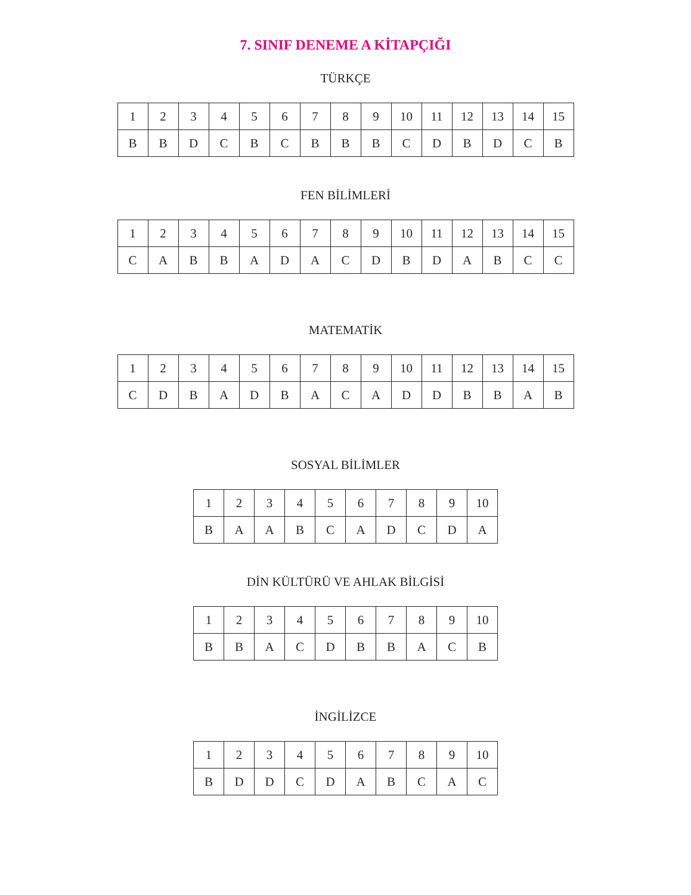7. SINIF DENEME A KİTAPÇIĞI
TÜRKÇE
| 1 | 2 | 3 | 4 | 5 | 6 | 7 | 8 | 9 | 10 | 11 | 12 | 13 | 14 | 15 |
| B | B | D | C | B | C | B | B | B | C | D | B | D | C | B |
FEN BİLİMLERİ
| 1 | 2 | 3 | 4 | 5 | 6 | 7 | 8 | 9 | 10 | 11 | 12 | 13 | 14 | 15 |
| C | A | B | B | A | D | A | C | D | B | D | A | B | C | C |
MATEMATİK
| 1 | 2 | 3 | 4 | 5 | 6 | 7 | 8 | 9 | 10 | 11 | 12 | 13 | 14 | 15 |
| C | D | B | A | D | B | A | C | A | D | D | B | B | A | B |
SOSYAL BİLİMLER
| 1 | 2 | 3 | 4 | 5 | 6 | 7 | 8 | 9 | 10 |
| B | A | A | B | C | A | D | C | D | A |
DİN KÜLTÜRÜ VE AHLAK BİLGİSİ
| 1 | 2 | 3 | 4 | 5 | 6 | 7 | 8 | 9 | 10 |
| B | B | A | C | D | B | B | A | C | B |
İNGİLİZCE
| 1 | 2 | 3 | 4 | 5 | 6 | 7 | 8 | 9 | 10 |
| B | D | D | C | D | A | B | C | A | C |